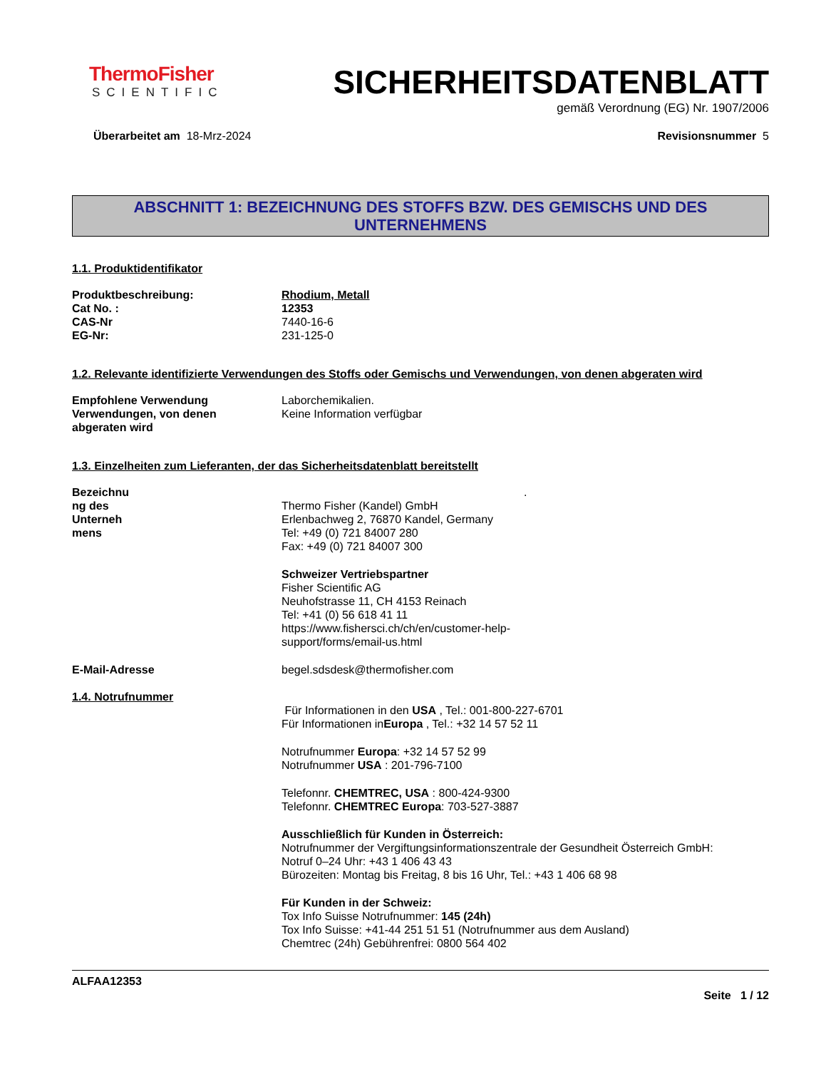ThermoFisher
SCIENTIFIC
SICHERHEITSDATENBLATT
gemäß Verordnung (EG) Nr. 1907/2006
Überarbeitet am 18-Mrz-2024 Revisionsnummer 5
ABSCHNITT 1: BEZEICHNUNG DES STOFFS BZW. DES GEMISCHS UND DES
UNTERNEHMENS
1.1. Produktidentifikator
Produktbeschreibung: Rhodium, Metall
Cat No. : 12353
CAS-Nr 7440-16-6
EG-Nr: 231-125-0
1.2. Relevante identifizierte Verwendungen des Stoffs oder Gemischs und Verwendungen, von denen abgeraten wird
Empfohlene Verwendung Laborchemikalien.
Verwendungen, von denen
abgeraten wird
Keine Information verfügbar
1.3. Einzelheiten zum Lieferanten, der das Sicherheitsdatenblatt bereitstellt
Bezeichnu
ng des
Unterneh
mens
.
Thermo Fisher (Kandel) GmbH
Erlenbachweg 2, 76870 Kandel, Germany
Tel: +49 (0) 721 84007 280
Fax: +49 (0) 721 84007 300
Schweizer Vertriebspartner
Fisher Scientific AG
Neuhofstrasse 11, CH 4153 Reinach
Tel: +41 (0) 56 618 41 11
https://www.fishersci.ch/ch/en/customer-help-
support/forms/email-us.html
E-Mail-Adresse begel.sdsdesk@thermofisher.com
1.4. Notrufnummer
Für Informationen in den USA , Tel.: 001-800-227-6701
Für Informationen inEuropa , Tel.: +32 14 57 52 11
Notrufnummer Europa: +32 14 57 52 99
Notrufnummer USA : 201-796-7100
Telefonnr. CHEMTREC, USA : 800-424-9300
Telefonnr. CHEMTREC Europa: 703-527-3887
Ausschließlich für Kunden in Österreich:
Notrufnummer der Vergiftungsinformationszentrale der Gesundheit Österreich GmbH:
Notruf 0–24 Uhr: +43 1 406 43 43
Bürozeiten: Montag bis Freitag, 8 bis 16 Uhr, Tel.: +43 1 406 68 98
Für Kunden in der Schweiz:
Tox Info Suisse Notrufnummer: 145 (24h)
Tox Info Suisse: +41-44 251 51 51 (Notrufnummer aus dem Ausland)
Chemtrec (24h) Gebührenfrei: 0800 564 402
ALFAA12353
Seite 1 / 12